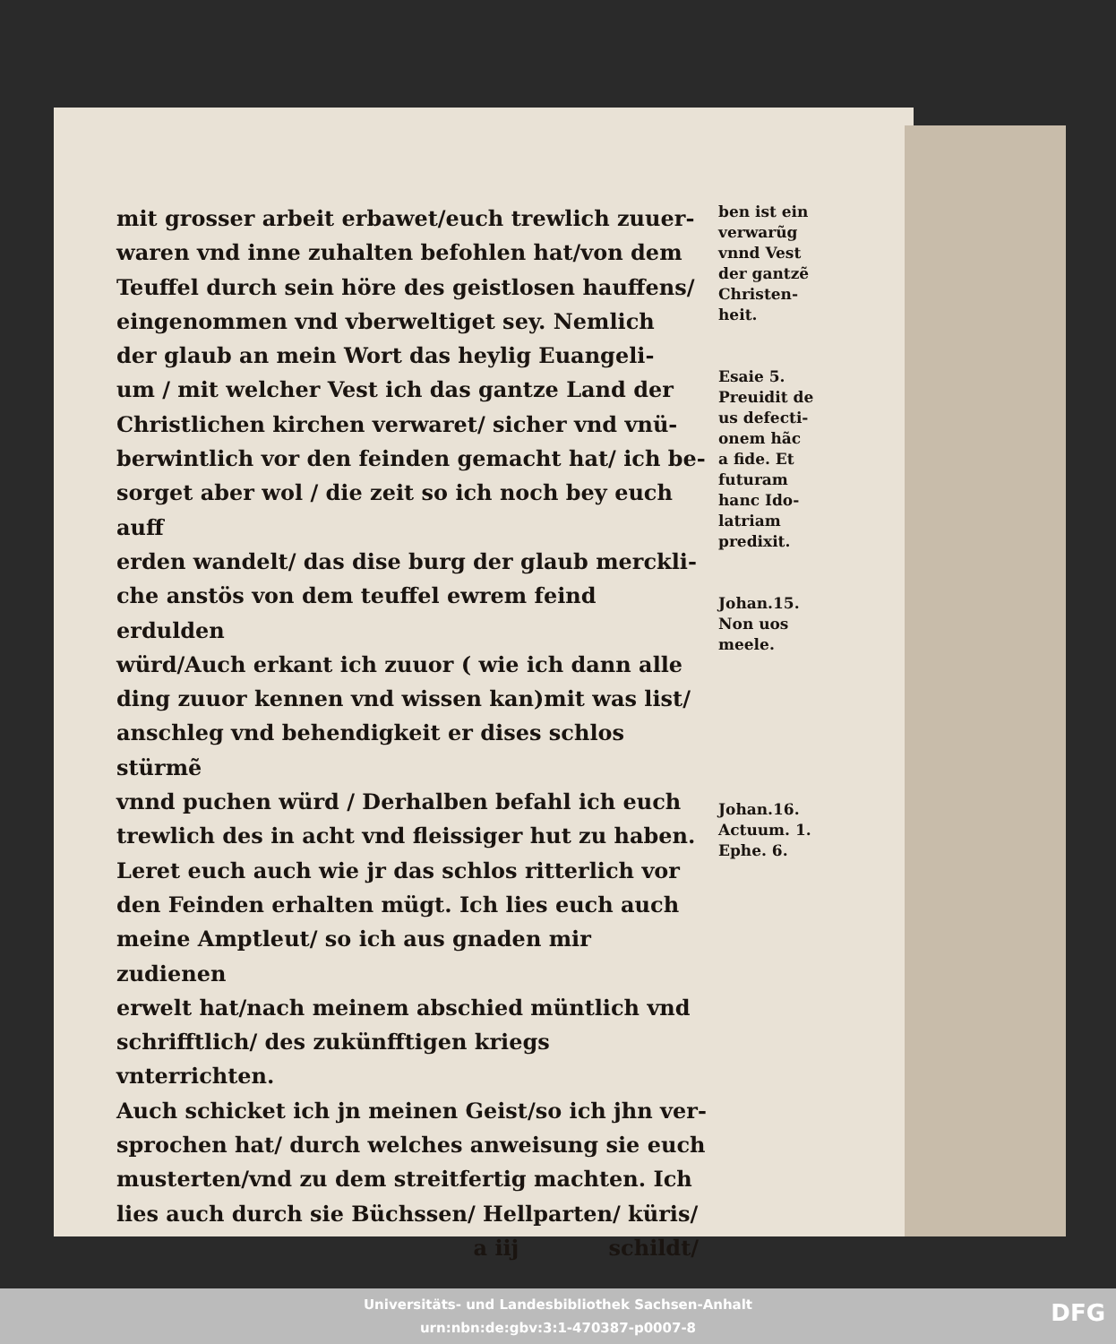mit grosser arbeit erbawet/euch trewlich zuuer-
waren vnd inne zuhalten befohlen hat/von dem
Teuffel durch sein höre des geistlosen hauffens/
eingenommen vnd vberweltiget sey. Nemlich
der glaub an mein Wort das heylig Euangeli-
um / mit welcher Vest ich das gantze Land der
Christlichen kirchen verwaret/ sicher vnd vnü-
berwintlich vor den feinden gemacht hat/ ich be-
sorget aber wol / die zeit so ich noch bey euch auff
erden wandelt/ das dise burg der glaub merckli-
che anstös von dem teuffel ewrem feind erdulden
würd/Auch erkant ich zuuor ( wie ich dann alle
ding zuuor kennen vnd wissen kan)mit was list/
anschleg vnd behendigkeit er dises schlos stürmẽ
vnnd puchen würd / Derhalben befahl ich euch
trewlich des in acht vnd fleissiger hut zu haben.
Leret euch auch wie jr das schlos ritterlich vor
den Feinden erhalten mügt. Ich lies euch auch
meine Amptleut/ so ich aus gnaden mir zudienen
erwelt hat/nach meinem abschied müntlich vnd
schrifftlich/ des zukünfftigen kriegs vnterrichten.
Auch schicket ich jn meinen Geist/so ich jhn ver-
sprochen hat/ durch welches anweisung sie euch
musterten/vnd zu dem streitfertig machten. Ich
lies auch durch sie Büchssen/ Hellparten/ küris/
a iij schildt/
ben ist ein
verwarũg
vnnd Vest
der gantzẽ
Christen-
heit.
Esaie 5.
Preuidit de
us defecti-
onem hãc
a fide. Et
futuram
hanc Ido-
latriam
predixit.
Johan.15.
Non uos
meele.
Johan.16.
Actuum. 1.
Ephe. 6.
Universitäts- und Landesbibliothek Sachsen-Anhalt
urn:nbn:de:gbv:3:1-470387-p0007-8
DFG